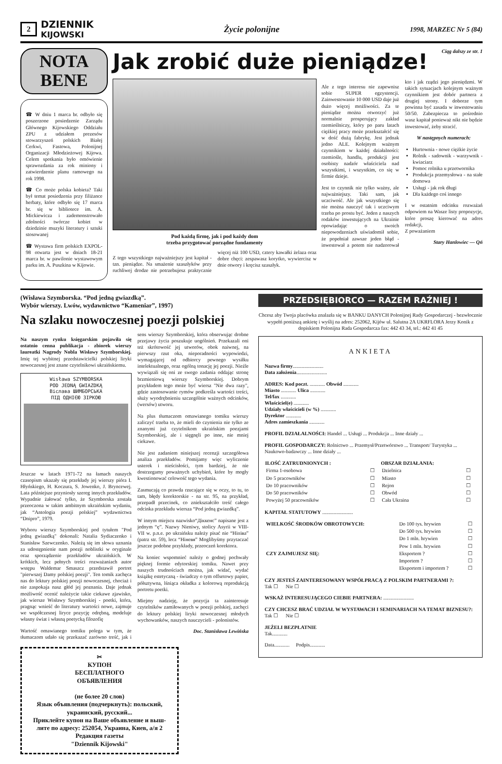2 DZIENNIK
KIJOWSKI Życie polonijne 1998, MARZEC Nr 5 (84)
NOTA
BENE
☎ W dniu 1 marca br. odbyło się poszerzone posiedzenie Zarządu Głównego Kijowskiego Oddziału ZPU z udziałem prezesów stowarzyszeń polskich Białej Cerkwi, Fastowa, Polonijnej Organizacji Młodzieżowej Kijowa. Celem spotkania było omówienie sprawozdania za rok miniony i zatwierdzenie planu ramowego na rok 1998.
☎ Co może polska kobieta? Taki był temat posiedzenia przy filiżance herbaty, które odbyło się 17 marca br. się w bibliotece im. A. Mickiewicza i zademonstrowało zdolności twórcze kobiet w dziedzinie muzyki literatury i sztuki stosowanej
☎ Wystawa firm polskich EXPOL-98 otwarta jest w dniach 18-21 marca br. w pawilonie wystawowym parku im. A. Puszkina w Kijowie.
Jak zrobić duże pieniądze!
Ciąg dalszy ze str. 1
Pod każdą firmę, jak i pod każdy dom
trzeba przygotować porządne fundamenty
Z tego wszystkiego najważniejszy jest kapitał - tzn. pieniądze. Na smażenie szaszłyków przy ruchliwej drodze nie potrzebujesz praktycznie więcej niż 100 USD, cztery kawałki żelaza oraz dobre chęci: zespawasz korytko, wywiercisz w dnie otwory i kręcisz szaszłyk.
Ale z tego interesu nie zapewnisz sobie SUPER egzystencji. Zainwestowanie 10 000 USD daje już dużo więcej możliwości. Za te pieniądze można otworzyć już normalnie prosperujący zakład rzemieślniczy, który po paru latach ciężkiej pracy może przekształcić się w dość dużą fabrykę. Jest jednak jedno ALE. Kolejnym ważnym czynnikiem w każdej działalności: rzemiośle, handlu, produkcji jest osobisty nadzór właściciela nad wszystkimi, i wszystkim, co się w firmie dzieje.
Jest to czynnik nie tylko ważny, ale najważniejszy. Taki sam, jak uczciwość. Ale jak wszystkiego się nie można nauczyć tak i uczciwym trzeba po prostu być. Jeden z naszych rodaków inwestujących na Ukrainie opowiadając o swoich niepowodzeniach uświadomił sobie, że popełniał zawsze jeden błąd - inwestował a potem nie nadzorował kto i jak rządzi jego pieniędzmi. W takich sytuacjach kolejnym ważnym czynnikiem jest dobór partnera z drugiej strony. I doborze tym powinna być zasada w inwestowaniu 50/50. Zabezpiecza to pośrednio wasz kapitał ponieważ nikt nie będzie inwestować, żeby stracić.
W następnych numerach:
Hurtownia - nowe ciężkie życie
Rolnik - sadownik - warzywnik - kwiaciarz
Pomoc rolnika u przetwornika
Produkcja przemysłowa - na stałe domowa
Usługi - jak rok długi
Dla każdego coś innego
I w ostatnim odcinku rozważań odpowiem na Wasze listy propozycje, które proszę kierować na adres redakcji,
Z poważaniem
Stary Hanlowiec — Qń
(Wisława Szymborska. “Pod jedną gwiazdką”.
Wybór wierszy. Lwów, wydawnictwo “Kameniar”, 1997)
Na szlaku nowoczesnej poezji polskiej
Na naszym rynku księgarskim pojawiła się ostatnio cenna publikacja - zbiorek wierszy laureatki Nagrody Nobla Wisławy Szymborskiej. Imię tej wybitnej przedstawicielki polskiej liryki nowoczesnej jest znane czytelnikowi ukraińskiemu.
Wisława SZYMBORSKA
POD JEDNĄ GWIAZDKĄ
Віслава ШИМБОРСЬКА
ПІД ОДНІЄЮ ЗІРКОЮ
Jeszcze w latach 1971-72 na łamach naszych czasopism ukazały się przekłady jej wierszy pióra I. Hłyńskiego, H. Koczura, S. Jowenko, J. Bryncewej. Lata późniejsze przyniosły szereg innych przekładów. Wypadnie żałować tylko, że Szymborska została przeoczona w takim ambitnym ukraińskim wydaniu, jak “Antologia poezji polskiej” wydawnictwa “Dnipro”, 1979.
Wyboru wierszy Szymborskiej pod tytułem "Pod jedną gwiazdką" dokonali: Natalia Sydiaczenko i Stanisław Szewczenko. Należą się im słowa uznania za udostępnienie nam poezji noblistki w oryginale oraz sporządzenie przekładów ukraińskich. W krótkich, lecz pełnych treści rozważaniach autor wstępu Waldemar Smaszcz przedstawił portret "pierwszej Damy polskiej poezji". Ten tomik zachęca nas do lektury polskiej poezji nowoczesnej, chociaż i nie zaspokaja nasz głód jej poznania. Daje jednak możliwość ocenić należycie takie ciekawe zjawisko, jak wiersze Wisławy Szymborskiej - poetki, która, pragnąc wnieść do literatury wartości nowe, zajmuje we współczesnej liryce pozycję odrębną, modeluje własny świat i własną poetycką filozofię
Wartość omawianego tomiku polega w tym, że tłumaczom udało się przekazać zarówno treść, jak i sens wierszy Szymborskiej, która obserwując drobne przejawy życia poszukuje uogólnień. Przekazali oni też skrótowość jej utworów, obok naiwnej, na pierwszy rzut oka, nieporadności wypowiedzi, wymagającej od odbiorcy pewnego wysiłku intelektualnego, oraz ogólną tonację jej poezji. Nieźle wywiązali się oni ze swego zadania oddając stronę brzmieniową wierszy Szymborskiej. Dobrym przykładem tego może być wiersz "Nie dwa razy", gdzie zastosowanie rymów podkreśla wartości treści, służy wyodrębnieniu szczególnie ważnych odcinków, (wersów) utworu.
Na plus tłumaczom omawianego tomiku wierszy zaliczyć trzeba to, że mieli do czynienia nie tylko ze znanymi już czytelnikom ukraińskim poezjami Szymborskiej, ale i sięgnęli po inne, nie mniej ciekawe.
Nie jest zadaniem niniejszej recenzji szczegółowa analiza przekładów. Pomijamy więc wyliczenie usterek i nieścisłości, tym bardziej, że nie dostrzegamy poważnych uchybień, które by mogły kwestionować celowość tego wydania.
Zasmucają co prawda rzucające się w oczy, to tu, to tam, błędy korektorskie - na str. 95, na przykład, przepadł przecinek, co zniekształciło treść całego odcinka przekładu wiersza “Pod jedną gwiazdką”.
W innym miejscu nazwisko“Діккенс” napisane jest z jednym “ę”. Nazwy Nieniwy, stolicy Asyrii w VIII-VII w. p.n.e. po ukraińsku należy pisać nie “Ніпіва” (patrz str. 59), lecz “Ніневя” Moglibyśmy przytaczać jeszcze podobne przykłady, przeoczeń korektora.
Na koniec wspomnieć należy o godnej pochwały pięknej formie edytorskiej tomiku. Nawet przy naszych trudnościach można, jak widać, wydać książkę estetyczną - świadczy o tym offsetowy papier, półsztywna, lśniąca okładka z kolorową reprodukcją portretu poetki.
Miejmy nadzieję, że pozycja ta zainteresuje czytelników zamiłowanych w poezji polskiej, zachęci do lektury polskiej liryki nowoczesnej młodych wychowanków, naszych nauczycieli - polonistów.
Doc. Stanisława Lewińska
✂
КУПОН
БЕСПЛАТНОГО
ОБЪЯВЛЕНИЯ
(не более 20 слов)
Язык объявления (подчеркнуть): польский, украинский, русский...
Приклейте купон на Ваше объявление и выш-лите по адресу: 252054, Украина, Киев, а/я 2
Редакция газеты
"Dziennik Kijowski"
PRZEDSIĘBIORCO — RAZEM RAŹNIEJ !
Chcesz aby Twoja placówka znalazła się w BANKU DANYCH Polonijnej Rady Gospodarczej - bezwłocznie wypełń poniższą ankietę i wyślij na adres: 252062, Kijów ul. Salutna 2A UKRFLORA Jerzy Konik z dopiskiem Polonijna Rada Gospodarcza fax: 442 43 34, tel.: 442 41 45
ANKIETA
Nazwa firmy........................
Data założenia........................
ADRES: Kod poczt. ............ Obwód ............
Miasto ............ Ulica ............
Tel/fax ............
Właściciel(e) ............
Udziały właścicieli (w %) ............
Dyrektor ............
Adres zamieszkania ............
PROFIL DZIAŁALNOŚCI: Handel ... Usługi ... Produkcja ... Inne działy ...
PROFIL GOSPODARCZY: Rolnictwo ... Przemysł/Przetwórstwo ... Transport/ Turystyka ... Naukowo-badawczy ... Inne działy ...
| ILOŚĆ ZATRUDNIONYCH : | | OBSZAR DZIAŁANIA: | |
| --- | --- | --- | --- |
| Firma 1-osobowa | ☐ | Dzielnica | ☐ |
| Do 5 pracowników | ☐ | Miasto | ☐ |
| Do 10 pracowników | ☐ | Rejon | ☐ |
| Do 50 pracowników | ☐ | Obwód | ☐ |
| Powyżej 50 pracowników | ☐ | Cała Ukraina | ☐ |
KAPITAŁ STATUTOWY ........................
| WIELKOŚĆ ŚRODKÓW OBROTOWYCH: | Do 100 tys. hrywien | ☐ |
| | Do 500 tys. hrywien | ☐ |
| | Do 1 mln. hrywien | ☐ |
| | Pow 1 mln. hrywien | ☐ |
| CZY ZAJMUJESZ SIĘ: | Eksportem ? | ☐ |
| | Importem ? | ☐ |
| | Eksportem i importem ? | ☐ |
CZY JESTEŚ ZAINTERESOWANY WSPÓŁPRACĄ Z POLSKIM PARTNERAMI ?:
Tak ☐ Nie ☐
WSKAŻ INTERESUJĄCEGO CIEBIE PARTNERA: ........................
CZY CHCESZ BRAĆ UDZIAŁ W WYSTAWACH I SEMINARIACH NA TEMAT BIZNESU?:
Tak ☐ Nie ☐
JEŻELI BEZPŁATNIE
Tak............
Data............ Podpis............